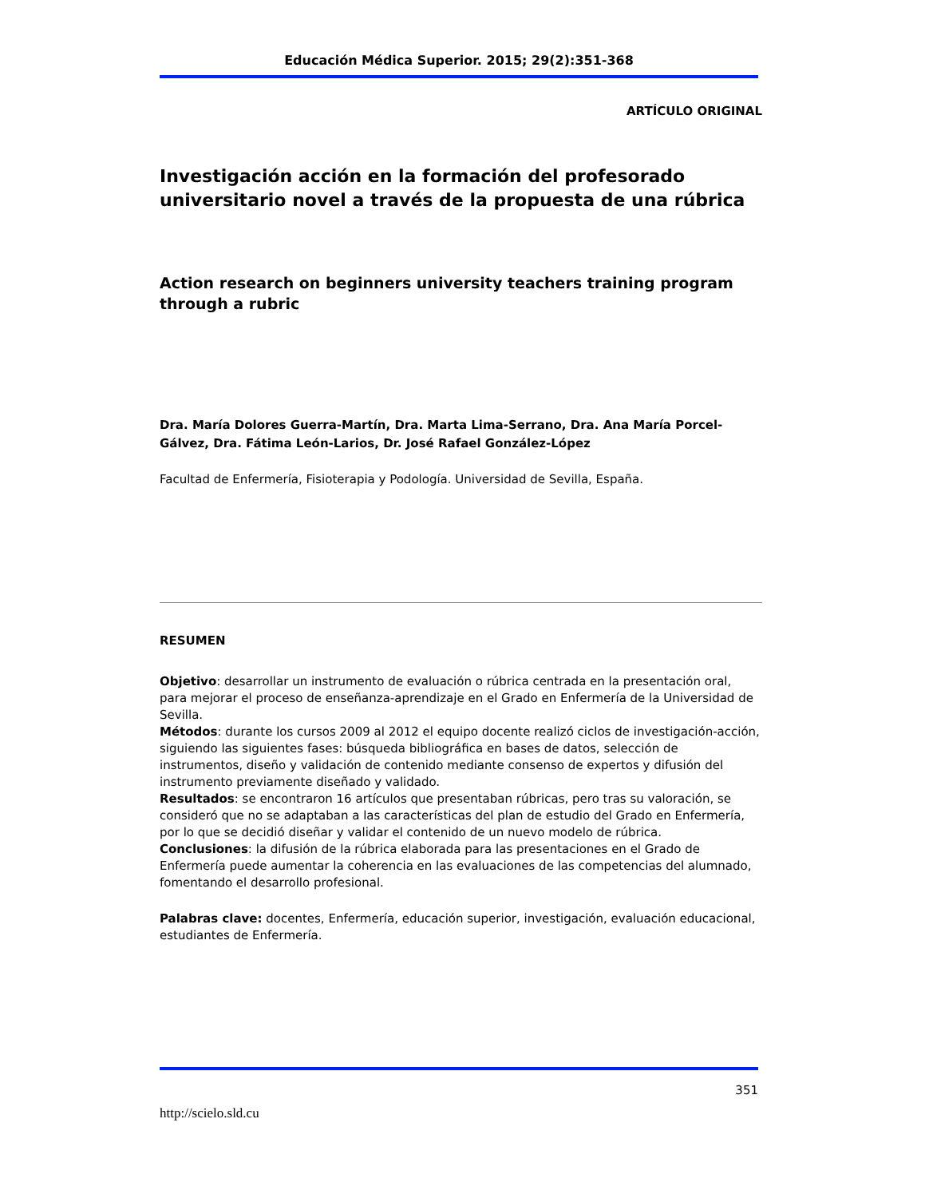Educación Médica Superior. 2015; 29(2):351-368
ARTÍCULO ORIGINAL
Investigación acción en la formación del profesorado universitario novel a través de la propuesta de una rúbrica
Action research on beginners university teachers training program through a rubric
Dra. María Dolores Guerra-Martín, Dra. Marta Lima-Serrano, Dra. Ana María Porcel-Gálvez, Dra. Fátima León-Larios, Dr. José Rafael González-López
Facultad de Enfermería, Fisioterapia y Podología. Universidad de Sevilla, España.
RESUMEN
Objetivo: desarrollar un instrumento de evaluación o rúbrica centrada en la presentación oral, para mejorar el proceso de enseñanza-aprendizaje en el Grado en Enfermería de la Universidad de Sevilla.
Métodos: durante los cursos 2009 al 2012 el equipo docente realizó ciclos de investigación-acción, siguiendo las siguientes fases: búsqueda bibliográfica en bases de datos, selección de instrumentos, diseño y validación de contenido mediante consenso de expertos y difusión del instrumento previamente diseñado y validado.
Resultados: se encontraron 16 artículos que presentaban rúbricas, pero tras su valoración, se consideró que no se adaptaban a las características del plan de estudio del Grado en Enfermería, por lo que se decidió diseñar y validar el contenido de un nuevo modelo de rúbrica.
Conclusiones: la difusión de la rúbrica elaborada para las presentaciones en el Grado de Enfermería puede aumentar la coherencia en las evaluaciones de las competencias del alumnado, fomentando el desarrollo profesional.
Palabras clave: docentes, Enfermería, educación superior, investigación, evaluación educacional, estudiantes de Enfermería.
351
http://scielo.sld.cu